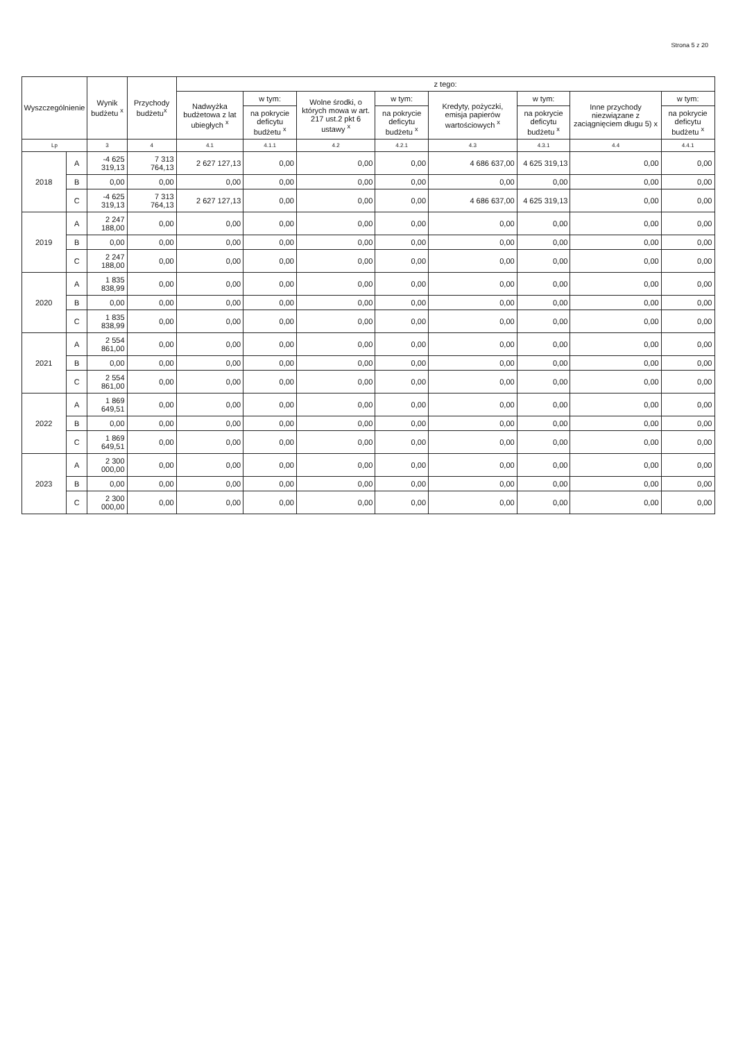Strona 5 z 20
| Wyszczególnienie | | Wynik budżetu <sup>x</sup> | Przychody budżetu<sup>x</sup> | z tego: | | | | | | | |
| --- | --- | --- | --- | --- | --- | --- | --- | --- | --- | --- | --- |
| | | | | Nadwyżka budżetowa z lat ubiegłych <sup>x</sup> | w tym: | Wolne środki, o których mowa w art. 217 ust.2 pkt 6 ustawy <sup>x</sup> | w tym: | Kredyty, pożyczki, emisja papierów wartościowych <sup>x</sup> | w tym: | Inne przychody niezwiązane z zaciągnięciem długu 5) x | w tym: |
| | | | | | na pokrycie deficytu budżetu <sup>x</sup> | | na pokrycie deficytu budżetu <sup>x</sup> | | na pokrycie deficytu budżetu <sup>x</sup> | | na pokrycie deficytu budżetu <sup>x</sup> |
| Lp | | 3 | 4 | 4.1 | 4.1.1 | 4.2 | 4.2.1 | 4.3 | 4.3.1 | 4.4 | 4.4.1 |
| 2018 | A | -4 625 319,13 | 7 313 764,13 | 2 627 127,13 | 0,00 | 0,00 | 0,00 | 4 686 637,00 | 4 625 319,13 | 0,00 | 0,00 |
| | B | 0,00 | 0,00 | 0,00 | 0,00 | 0,00 | 0,00 | 0,00 | 0,00 | 0,00 | 0,00 |
| | C | -4 625 319,13 | 7 313 764,13 | 2 627 127,13 | 0,00 | 0,00 | 0,00 | 4 686 637,00 | 4 625 319,13 | 0,00 | 0,00 |
| 2019 | A | 2 247 188,00 | 0,00 | 0,00 | 0,00 | 0,00 | 0,00 | 0,00 | 0,00 | 0,00 | 0,00 |
| | B | 0,00 | 0,00 | 0,00 | 0,00 | 0,00 | 0,00 | 0,00 | 0,00 | 0,00 | 0,00 |
| | C | 2 247 188,00 | 0,00 | 0,00 | 0,00 | 0,00 | 0,00 | 0,00 | 0,00 | 0,00 | 0,00 |
| 2020 | A | 1 835 838,99 | 0,00 | 0,00 | 0,00 | 0,00 | 0,00 | 0,00 | 0,00 | 0,00 | 0,00 |
| | B | 0,00 | 0,00 | 0,00 | 0,00 | 0,00 | 0,00 | 0,00 | 0,00 | 0,00 | 0,00 |
| | C | 1 835 838,99 | 0,00 | 0,00 | 0,00 | 0,00 | 0,00 | 0,00 | 0,00 | 0,00 | 0,00 |
| 2021 | A | 2 554 861,00 | 0,00 | 0,00 | 0,00 | 0,00 | 0,00 | 0,00 | 0,00 | 0,00 | 0,00 |
| | B | 0,00 | 0,00 | 0,00 | 0,00 | 0,00 | 0,00 | 0,00 | 0,00 | 0,00 | 0,00 |
| | C | 2 554 861,00 | 0,00 | 0,00 | 0,00 | 0,00 | 0,00 | 0,00 | 0,00 | 0,00 | 0,00 |
| 2022 | A | 1 869 649,51 | 0,00 | 0,00 | 0,00 | 0,00 | 0,00 | 0,00 | 0,00 | 0,00 | 0,00 |
| | B | 0,00 | 0,00 | 0,00 | 0,00 | 0,00 | 0,00 | 0,00 | 0,00 | 0,00 | 0,00 |
| | C | 1 869 649,51 | 0,00 | 0,00 | 0,00 | 0,00 | 0,00 | 0,00 | 0,00 | 0,00 | 0,00 |
| 2023 | A | 2 300 000,00 | 0,00 | 0,00 | 0,00 | 0,00 | 0,00 | 0,00 | 0,00 | 0,00 | 0,00 |
| | B | 0,00 | 0,00 | 0,00 | 0,00 | 0,00 | 0,00 | 0,00 | 0,00 | 0,00 | 0,00 |
| | C | 2 300 000,00 | 0,00 | 0,00 | 0,00 | 0,00 | 0,00 | 0,00 | 0,00 | 0,00 | 0,00 |
​